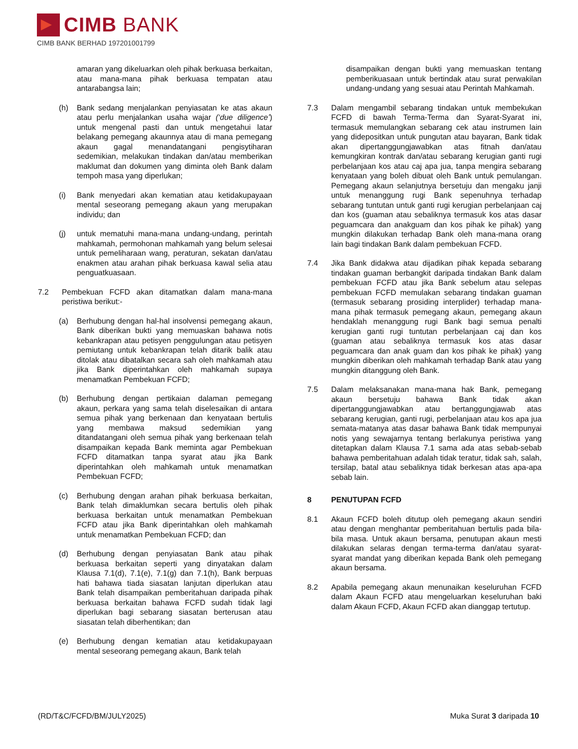CIMB BANK
CIMB BANK BERHAD 197201001799
amaran yang dikeluarkan oleh pihak berkuasa berkaitan, atau mana-mana pihak berkuasa tempatan atau antarabangsa lain;
(h) Bank sedang menjalankan penyiasatan ke atas akaun atau perlu menjalankan usaha wajar (‘due diligence’) untuk mengenal pasti dan untuk mengetahui latar belakang pemegang akaunnya atau di mana pemegang akaun gagal menandatangani pengisytiharan sedemikian, melakukan tindakan dan/atau memberikan maklumat dan dokumen yang diminta oleh Bank dalam tempoh masa yang diperlukan;
(i) Bank menyedari akan kematian atau ketidakupayaan mental seseorang pemegang akaun yang merupakan individu; dan
(j) untuk mematuhi mana-mana undang-undang, perintah mahkamah, permohonan mahkamah yang belum selesai untuk pemeliharaan wang, peraturan, sekatan dan/atau enakmen atau arahan pihak berkuasa kawal selia atau penguatkuasaan.
7.2 Pembekuan FCFD akan ditamatkan dalam mana-mana peristiwa berikut:-
(a) Berhubung dengan hal-hal insolvensi pemegang akaun, Bank diberikan bukti yang memuaskan bahawa notis kebankrapan atau petisyen penggulungan atau petisyen pemiutang untuk kebankrapan telah ditarik balik atau ditolak atau dibatalkan secara sah oleh mahkamah atau jika Bank diperintahkan oleh mahkamah supaya menamatkan Pembekuan FCFD;
(b) Berhubung dengan pertikaian dalaman pemegang akaun, perkara yang sama telah diselesaikan di antara semua pihak yang berkenaan dan kenyataan bertulis yang membawa maksud sedemikian yang ditandatangani oleh semua pihak yang berkenaan telah disampaikan kepada Bank meminta agar Pembekuan FCFD ditamatkan tanpa syarat atau jika Bank diperintahkan oleh mahkamah untuk menamatkan Pembekuan FCFD;
(c) Berhubung dengan arahan pihak berkuasa berkaitan, Bank telah dimaklumkan secara bertulis oleh pihak berkuasa berkaitan untuk menamatkan Pembekuan FCFD atau jika Bank diperintahkan oleh mahkamah untuk menamatkan Pembekuan FCFD; dan
(d) Berhubung dengan penyiasatan Bank atau pihak berkuasa berkaitan seperti yang dinyatakan dalam Klausa 7.1(d), 7.1(e), 7.1(g) dan 7.1(h), Bank berpuas hati bahawa tiada siasatan lanjutan diperlukan atau Bank telah disampaikan pemberitahuan daripada pihak berkuasa berkaitan bahawa FCFD sudah tidak lagi diperlukan bagi sebarang siasatan berterusan atau siasatan telah diberhentikan; dan
(e) Berhubung dengan kematian atau ketidakupayaan mental seseorang pemegang akaun, Bank telah
disampaikan dengan bukti yang memuaskan tentang pemberikuasaan untuk bertindak atau surat perwakilan undang-undang yang sesuai atau Perintah Mahkamah.
7.3 Dalam mengambil sebarang tindakan untuk membekukan FCFD di bawah Terma-Terma dan Syarat-Syarat ini, termasuk memulangkan sebarang cek atau instrumen lain yang didepositkan untuk pungutan atau bayaran, Bank tidak akan dipertanggungjawabkan atas fitnah dan/atau kemungkiran kontrak dan/atau sebarang kerugian ganti rugi perbelanjaan kos atau caj apa jua, tanpa mengira sebarang kenyataan yang boleh dibuat oleh Bank untuk pemulangan. Pemegang akaun selanjutnya bersetuju dan mengaku janji untuk menanggung rugi Bank sepenuhnya terhadap sebarang tuntutan untuk ganti rugi kerugian perbelanjaan caj dan kos (guaman atau sebaliknya termasuk kos atas dasar peguamcara dan anakguam dan kos pihak ke pihak) yang mungkin dilakukan terhadap Bank oleh mana-mana orang lain bagi tindakan Bank dalam pembekuan FCFD.
7.4 Jika Bank didakwa atau dijadikan pihak kepada sebarang tindakan guaman berbangkit daripada tindakan Bank dalam pembekuan FCFD atau jika Bank sebelum atau selepas pembekuan FCFD memulakan sebarang tindakan guaman (termasuk sebarang prosiding interplider) terhadap mana-mana pihak termasuk pemegang akaun, pemegang akaun hendaklah menanggung rugi Bank bagi semua penalti kerugian ganti rugi tuntutan perbelanjaan caj dan kos (guaman atau sebaliknya termasuk kos atas dasar peguamcara dan anak guam dan kos pihak ke pihak) yang mungkin diberikan oleh mahkamah terhadap Bank atau yang mungkin ditanggung oleh Bank.
7.5 Dalam melaksanakan mana-mana hak Bank, pemegang akaun bersetuju bahawa Bank tidak akan dipertanggungjawabkan atau bertanggungjawab atas sebarang kerugian, ganti rugi, perbelanjaan atau kos apa jua semata-matanya atas dasar bahawa Bank tidak mempunyai notis yang sewajarnya tentang berlakunya peristiwa yang ditetapkan dalam Klausa 7.1 sama ada atas sebab-sebab bahawa pemberitahuan adalah tidak teratur, tidak sah, salah, tersilap, batal atau sebaliknya tidak berkesan atas apa-apa sebab lain.
8 PENUTUPAN FCFD
8.1 Akaun FCFD boleh ditutup oleh pemegang akaun sendiri atau dengan menghantar pemberitahuan bertulis pada bila-bila masa. Untuk akaun bersama, penutupan akaun mesti dilakukan selaras dengan terma-terma dan/atau syarat-syarat mandat yang diberikan kepada Bank oleh pemegang akaun bersama.
8.2 Apabila pemegang akaun menunaikan keseluruhan FCFD dalam Akaun FCFD atau mengeluarkan keseluruhan baki dalam Akaun FCFD, Akaun FCFD akan dianggap tertutup.
(RD/T&C/FCFD/BM/JULY2025) Muka Surat 3 daripada 10